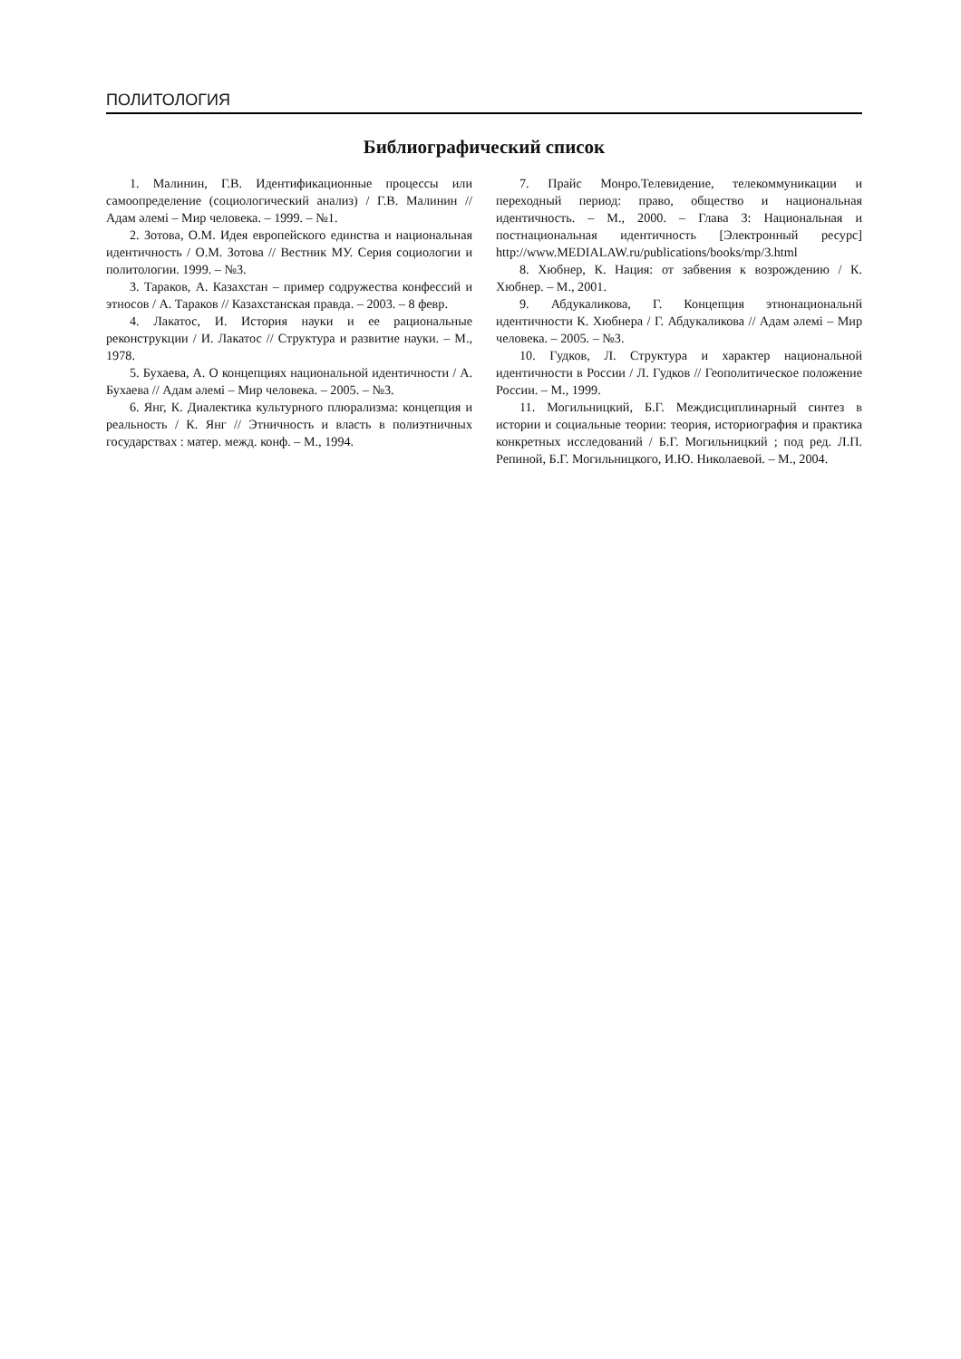ПОЛИТОЛОГИЯ
Библиографический список
1. Малинин, Г.В. Идентификационные процессы или самоопределение (социологический анализ) / Г.В. Малинин // Адам әлемі – Мир человека. – 1999. – №1.
2. Зотова, О.М. Идея европейского единства и национальная идентичность / О.М. Зотова // Вестник МУ. Серия социологии и политологии. 1999. – №3.
3. Тараков, А. Казахстан – пример содружества конфессий и этносов / А. Тараков // Казахстанская правда. – 2003. – 8 февр.
4. Лакатос, И. История науки и ее рациональные реконструкции / И. Лакатос // Структура и развитие науки. – М., 1978.
5. Бухаева, А. О концепциях национальной идентичности / А. Бухаева // Адам әлемі – Мир человека. – 2005. – №3.
6. Янг, К. Диалектика культурного плюрализма: концепция и реальность / К. Янг // Этничность и власть в полиэтничных государствах : матер. межд. конф. – М., 1994.
7. Прайс Монро.Телевидение, телекоммуникации и переходный период: право, общество и национальная идентичность. – М., 2000. – Глава 3: Национальная и постнациональная идентичность [Электронный ресурс] http://www.MEDIALAW.ru/publications/books/mp/3.html
8. Хюбнер, К. Нация: от забвения к возрождению / К. Хюбнер. – М., 2001.
9. Абдукаликова, Г. Концепция этнонациональнй идентичности К. Хюбнера / Г. Абдукаликова // Адам әлемі – Мир человека. – 2005. – №3.
10. Гудков, Л. Структура и характер национальной идентичности в России / Л. Гудков // Геополитическое положение России. – М., 1999.
11. Могильницкий, Б.Г. Междисциплинарный синтез в истории и социальные теории: теория, историография и практика конкретных исследований / Б.Г. Могильницкий ; под ред. Л.П. Репиной, Б.Г. Могильницкого, И.Ю. Николаевой. – М., 2004.